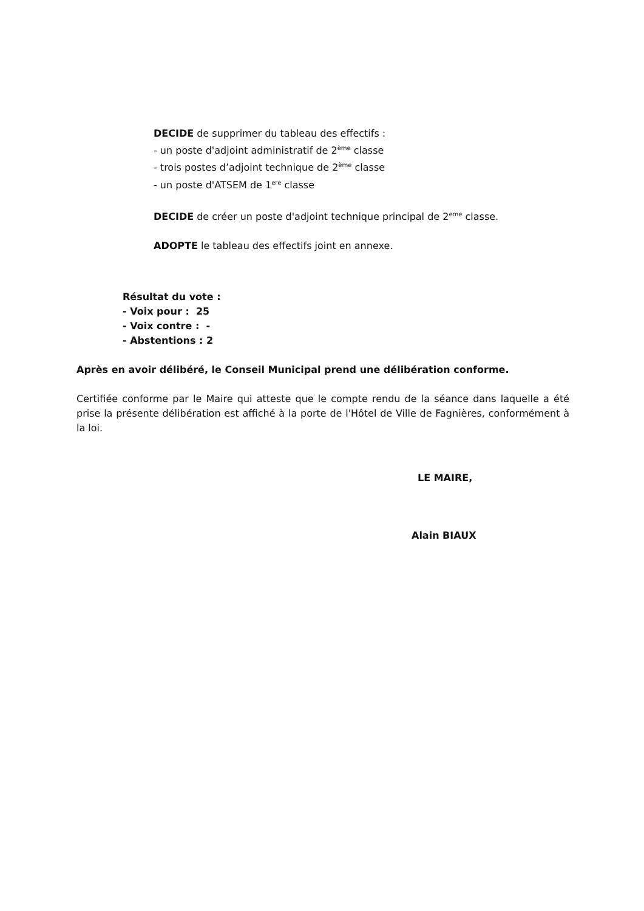DECIDE de supprimer du tableau des effectifs :
- un poste d'adjoint administratif de 2<sup>ème</sup> classe
- trois postes d’adjoint technique de 2<sup>ème</sup> classe
- un poste d'ATSEM de 1<sup>ere</sup> classe
DECIDE de créer un poste d'adjoint technique principal de 2<sup>eme</sup> classe.
ADOPTE le tableau des effectifs joint en annexe.
Résultat du vote :
- Voix pour : 25
- Voix contre : -
- Abstentions : 2
Après en avoir délibéré, le Conseil Municipal prend une délibération conforme.
Certifiée conforme par le Maire qui atteste que le compte rendu de la séance dans laquelle a été prise la présente délibération est affiché à la porte de l'Hôtel de Ville de Fagnières, conformément à la loi.
LE MAIRE,
Alain BIAUX